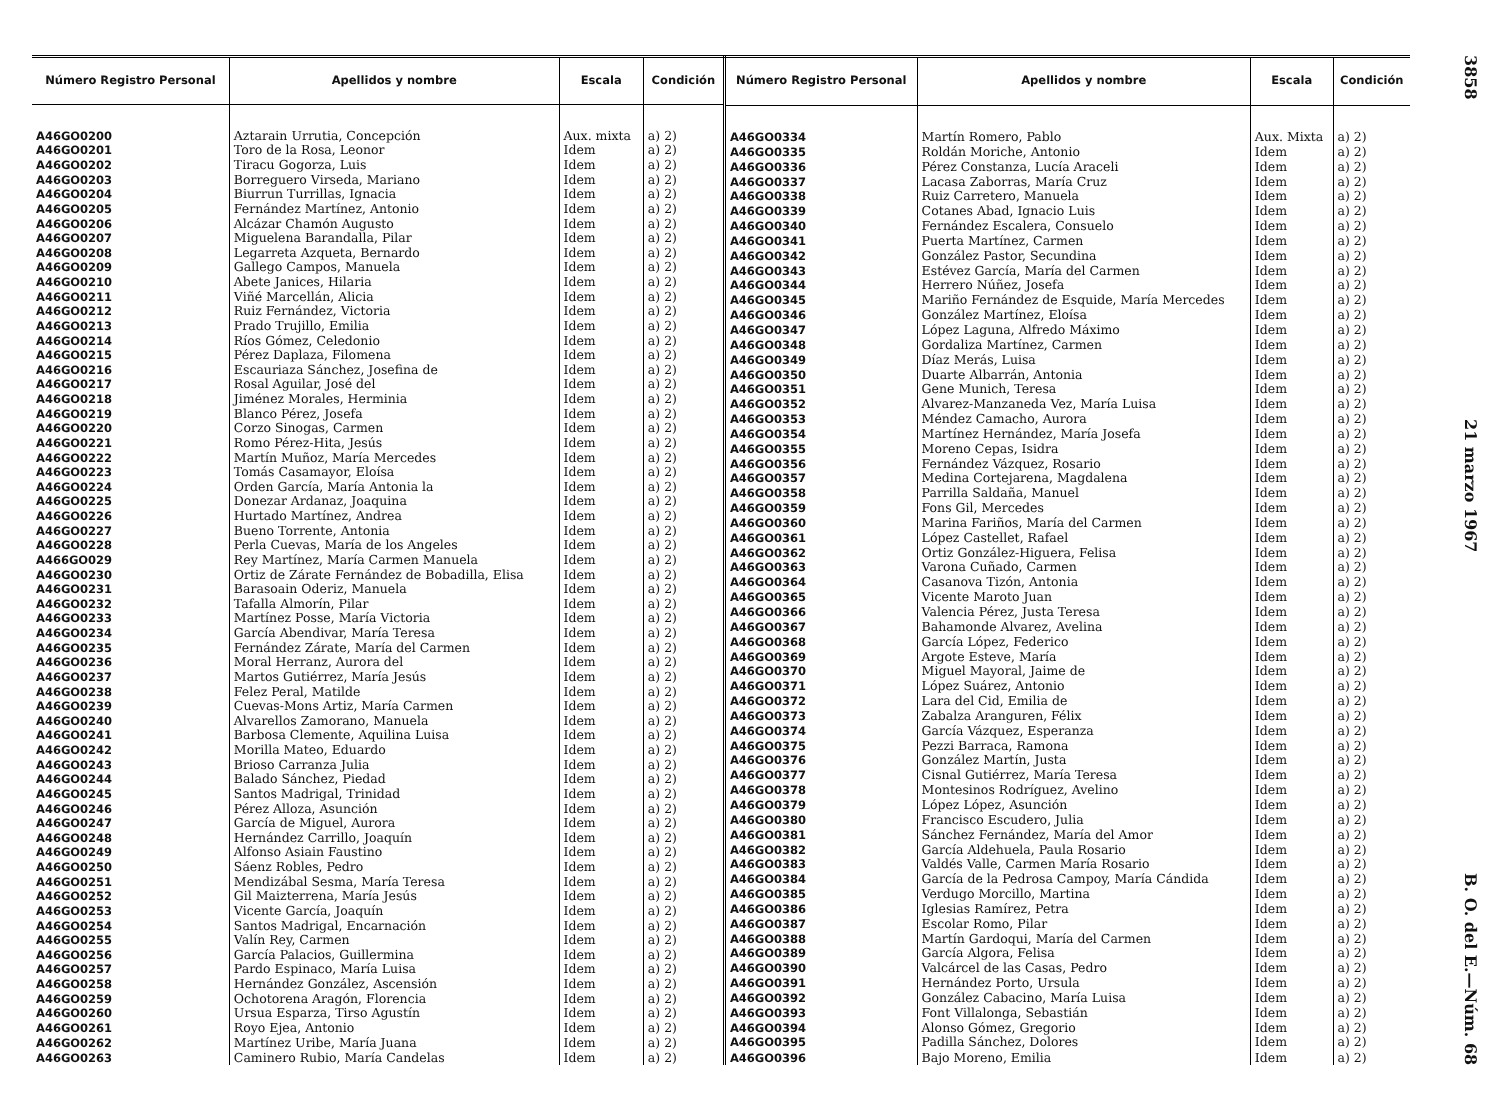| Número Registro Personal | Apellidos y nombre | Escala | Condición |
| --- | --- | --- | --- |
| A46GO0200 | Aztarain Urrutia, Concepción | Aux. mixta | a) 2) |
| A46GO0201 | Toro de la Rosa, Leonor | Idem | a) 2) |
| A46GO0202 | Tiracu Gogorza, Luis | Idem | a) 2) |
| A46GO0203 | Borreguero Virseda, Mariano | Idem | a) 2) |
| A46GO0204 | Biurrun Turrillas, Ignacia | Idem | a) 2) |
| A46GO0205 | Fernández Martínez, Antonio | Idem | a) 2) |
| A46GO0206 | Alcázar Chamón Augusto | Idem | a) 2) |
| A46GO0207 | Miguelena Barandalla, Pilar | Idem | a) 2) |
| A46GO0208 | Legarreta Azqueta, Bernardo | Idem | a) 2) |
| A46GO0209 | Gallego Campos, Manuela | Idem | a) 2) |
| A46GO0210 | Abete Janices, Hilaria | Idem | a) 2) |
| A46GO0211 | Viñé Marcellán, Alicia | Idem | a) 2) |
| A46GO0212 | Ruiz Fernández, Victoria | Idem | a) 2) |
| A46GO0213 | Prado Trujillo, Emilia | Idem | a) 2) |
| A46GO0214 | Ríos Gómez, Celedonio | Idem | a) 2) |
| A46GO0215 | Pérez Daplaza, Filomena | Idem | a) 2) |
| A46GO0216 | Escauriaza Sánchez, Josefina de | Idem | a) 2) |
| A46GO0217 | Rosal Aguilar, José del | Idem | a) 2) |
| A46GO0218 | Jiménez Morales, Herminia | Idem | a) 2) |
| A46GO0219 | Blanco Pérez, Josefa | Idem | a) 2) |
| A46GO0220 | Corzo Sinogas, Carmen | Idem | a) 2) |
| A46GO0221 | Romo Pérez-Hita, Jesús | Idem | a) 2) |
| A46GO0222 | Martín Muñoz, María Mercedes | Idem | a) 2) |
| A46GO0223 | Tomás Casamayor, Eloísa | Idem | a) 2) |
| A46GO0224 | Orden García, María Antonia la | Idem | a) 2) |
| A46GO0225 | Donezar Ardanaz, Joaquina | Idem | a) 2) |
| A46GO0226 | Hurtado Martínez, Andrea | Idem | a) 2) |
| A46GO0227 | Bueno Torrente, Antonia | Idem | a) 2) |
| A46GO0228 | Perla Cuevas, María de los Angeles | Idem | a) 2) |
| A466GO029 | Rey Martínez, María Carmen Manuela | Idem | a) 2) |
| A46GO0230 | Ortiz de Zárate Fernández de Bobadilla, Elisa | Idem | a) 2) |
| A46GO0231 | Barasoain Oderiz, Manuela | Idem | a) 2) |
| A46GO0232 | Tafalla Almorín, Pilar | Idem | a) 2) |
| A46GO0233 | Martínez Posse, María Victoria | Idem | a) 2) |
| A46GO0234 | García Abendivar, María Teresa | Idem | a) 2) |
| A46GO0235 | Fernández Zárate, María del Carmen | Idem | a) 2) |
| A46GO0236 | Moral Herranz, Aurora del | Idem | a) 2) |
| A46GO0237 | Martos Gutiérrez, María Jesús | Idem | a) 2) |
| A46GO0238 | Felez Peral, Matilde | Idem | a) 2) |
| A46GO0239 | Cuevas-Mons Artiz, María Carmen | Idem | a) 2) |
| A46GO0240 | Alvarellos Zamorano, Manuela | Idem | a) 2) |
| A46GO0241 | Barbosa Clemente, Aquilina Luisa | Idem | a) 2) |
| A46GO0242 | Morilla Mateo, Eduardo | Idem | a) 2) |
| A46GO0243 | Brioso Carranza Julia | Idem | a) 2) |
| A46GO0244 | Balado Sánchez, Piedad | Idem | a) 2) |
| A46GO0245 | Santos Madrigal, Trinidad | Idem | a) 2) |
| A46GO0246 | Pérez Alloza, Asunción | Idem | a) 2) |
| A46GO0247 | García de Miguel, Aurora | Idem | a) 2) |
| A46GO0248 | Hernández Carrillo, Joaquín | Idem | a) 2) |
| A46GO0249 | Alfonso Asiain Faustino | Idem | a) 2) |
| A46GO0250 | Sáenz Robles, Pedro | Idem | a) 2) |
| A46GO0251 | Mendizábal Sesma, María Teresa | Idem | a) 2) |
| A46GO0252 | Gil Maizterrena, María Jesús | Idem | a) 2) |
| A46GO0253 | Vicente García, Joaquín | Idem | a) 2) |
| A46GO0254 | Santos Madrigal, Encarnación | Idem | a) 2) |
| A46GO0255 | Valín Rey, Carmen | Idem | a) 2) |
| A46GO0256 | García Palacios, Guillermina | Idem | a) 2) |
| A46GO0257 | Pardo Espinaco, María Luisa | Idem | a) 2) |
| A46GO0258 | Hernández González, Ascensión | Idem | a) 2) |
| A46GO0259 | Ochotorena Aragón, Florencia | Idem | a) 2) |
| A46GO0260 | Ursua Esparza, Tirso Agustín | Idem | a) 2) |
| A46GO0261 | Royo Ejea, Antonio | Idem | a) 2) |
| A46GO0262 | Martínez Uribe, María Juana | Idem | a) 2) |
| A46GO0263 | Caminero Rubio, María Candelas | Idem | a) 2) |
| Número Registro Personal | Apellidos y nombre | Escala | Condición |
| --- | --- | --- | --- |
| A46GO0334 | Martín Romero, Pablo | Aux. Mixta | a) 2) |
| A46GO0335 | Roldán Moriche, Antonio | Idem | a) 2) |
| A46GO0336 | Pérez Constanza, Lucía Araceli | Idem | a) 2) |
| A46GO0337 | Lacasa Zaborras, María Cruz | Idem | a) 2) |
| A46GO0338 | Ruiz Carretero, Manuela | Idem | a) 2) |
| A46GO0339 | Cotanes Abad, Ignacio Luis | Idem | a) 2) |
| A46GO0340 | Fernández Escalera, Consuelo | Idem | a) 2) |
| A46GO0341 | Puerta Martínez, Carmen | Idem | a) 2) |
| A46GO0342 | González Pastor, Secundina | Idem | a) 2) |
| A46GO0343 | Estévez García, María del Carmen | Idem | a) 2) |
| A46GO0344 | Herrero Núñez, Josefa | Idem | a) 2) |
| A46GO0345 | Mariño Fernández de Esquide, María Mercedes | Idem | a) 2) |
| A46GO0346 | González Martínez, Eloísa | Idem | a) 2) |
| A46GO0347 | López Laguna, Alfredo Máximo | Idem | a) 2) |
| A46GO0348 | Gordaliza Martínez, Carmen | Idem | a) 2) |
| A46GO0349 | Díaz Merás, Luisa | Idem | a) 2) |
| A46GO0350 | Duarte Albarrán, Antonia | Idem | a) 2) |
| A46GO0351 | Gene Munich, Teresa | Idem | a) 2) |
| A46GO0352 | Alvarez-Manzaneda Vez, María Luisa | Idem | a) 2) |
| A46GO0353 | Méndez Camacho, Aurora | Idem | a) 2) |
| A46GO0354 | Martínez Hernández, María Josefa | Idem | a) 2) |
| A46GO0355 | Moreno Cepas, Isidra | Idem | a) 2) |
| A46GO0356 | Fernández Vázquez, Rosario | Idem | a) 2) |
| A46GO0357 | Medina Cortejarena, Magdalena | Idem | a) 2) |
| A46GO0358 | Parrilla Saldaña, Manuel | Idem | a) 2) |
| A46GO0359 | Fons Gil, Mercedes | Idem | a) 2) |
| A46GO0360 | Marina Fariños, María del Carmen | Idem | a) 2) |
| A46GO0361 | López Castellet, Rafael | Idem | a) 2) |
| A46GO0362 | Ortiz González-Higuera, Felisa | Idem | a) 2) |
| A46GO0363 | Varona Cuñado, Carmen | Idem | a) 2) |
| A46GO0364 | Casanova Tizón, Antonia | Idem | a) 2) |
| A46GO0365 | Vicente Maroto Juan | Idem | a) 2) |
| A46GO0366 | Valencia Pérez, Justa Teresa | Idem | a) 2) |
| A46GO0367 | Bahamonde Alvarez, Avelina | Idem | a) 2) |
| A46GO0368 | García López, Federico | Idem | a) 2) |
| A46GO0369 | Argote Esteve, María | Idem | a) 2) |
| A46GO0370 | Miguel Mayoral, Jaime de | Idem | a) 2) |
| A46GO0371 | López Suárez, Antonio | Idem | a) 2) |
| A46GO0372 | Lara del Cid, Emilia de | Idem | a) 2) |
| A46GO0373 | Zabalza Aranguren, Félix | Idem | a) 2) |
| A46GO0374 | García Vázquez, Esperanza | Idem | a) 2) |
| A46GO0375 | Pezzi Barraca, Ramona | Idem | a) 2) |
| A46GO0376 | González Martín, Justa | Idem | a) 2) |
| A46GO0377 | Cisnal Gutiérrez, María Teresa | Idem | a) 2) |
| A46GO0378 | Montesinos Rodríguez, Avelino | Idem | a) 2) |
| A46GO0379 | López López, Asunción | Idem | a) 2) |
| A46GO0380 | Francisco Escudero, Julia | Idem | a) 2) |
| A46GO0381 | Sánchez Fernández, María del Amor | Idem | a) 2) |
| A46GO0382 | García Aldehuela, Paula Rosario | Idem | a) 2) |
| A46GO0383 | Valdés Valle, Carmen María Rosario | Idem | a) 2) |
| A46GO0384 | García de la Pedrosa Campoy, María Cándida | Idem | a) 2) |
| A46GO0385 | Verdugo Morcillo, Martina | Idem | a) 2) |
| A46GO0386 | Iglesias Ramírez, Petra | Idem | a) 2) |
| A46GO0387 | Escolar Romo, Pilar | Idem | a) 2) |
| A46GO0388 | Martín Gardoqui, María del Carmen | Idem | a) 2) |
| A46GO0389 | García Algora, Felisa | Idem | a) 2) |
| A46GO0390 | Valcárcel de las Casas, Pedro | Idem | a) 2) |
| A46GO0391 | Hernández Porto, Ursula | Idem | a) 2) |
| A46GO0392 | González Cabacino, María Luisa | Idem | a) 2) |
| A46GO0393 | Font Villalonga, Sebastián | Idem | a) 2) |
| A46GO0394 | Alonso Gómez, Gregorio | Idem | a) 2) |
| A46GO0395 | Padilla Sánchez, Dolores | Idem | a) 2) |
| A46GO0396 | Bajo Moreno, Emilia | Idem | a) 2) |
3858 21 marzo 1967 B. O. del E.—Núm. 68